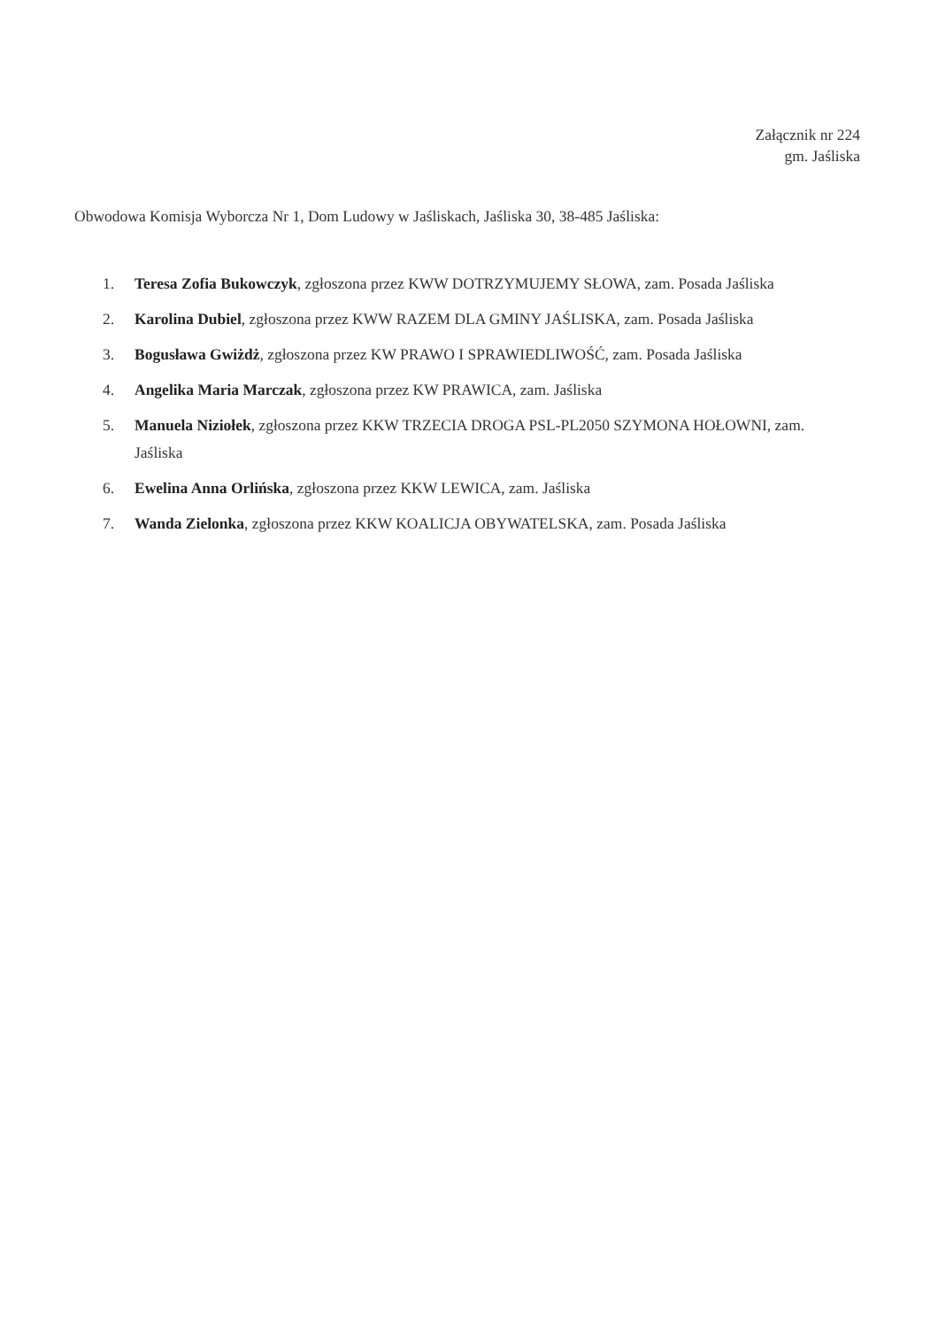Załącznik nr 224
gm. Jaśliska
Obwodowa Komisja Wyborcza Nr 1, Dom Ludowy w Jaśliskach, Jaśliska 30, 38-485 Jaśliska:
1. Teresa Zofia Bukowczyk, zgłoszona przez KWW DOTRZYMUJEMY SŁOWA, zam. Posada Jaśliska
2. Karolina Dubiel, zgłoszona przez KWW RAZEM DLA GMINY JAŚLISKA, zam. Posada Jaśliska
3. Bogusława Gwiżdż, zgłoszona przez KW PRAWO I SPRAWIEDLIWOŚĆ, zam. Posada Jaśliska
4. Angelika Maria Marczak, zgłoszona przez KW PRAWICA, zam. Jaśliska
5. Manuela Niziołek, zgłoszona przez KKW TRZECIA DROGA PSL-PL2050 SZYMONA HOŁOWNI, zam. Jaśliska
6. Ewelina Anna Orlińska, zgłoszona przez KKW LEWICA, zam. Jaśliska
7. Wanda Zielonka, zgłoszona przez KKW KOALICJA OBYWATELSKA, zam. Posada Jaśliska